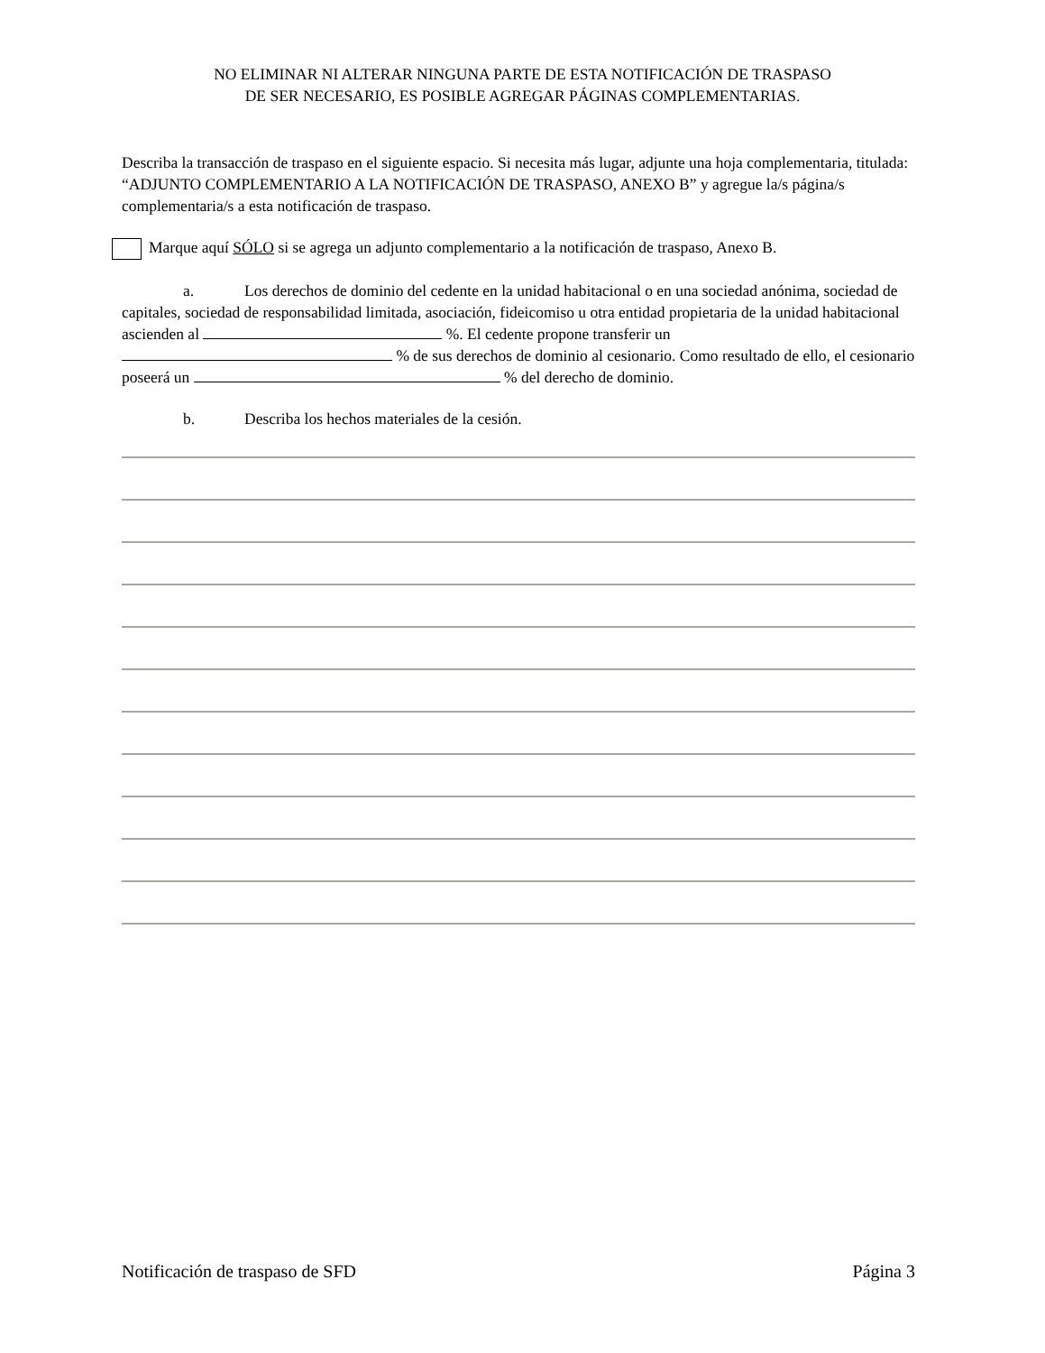NO ELIMINAR NI ALTERAR NINGUNA PARTE DE ESTA NOTIFICACIÓN DE TRASPASO
DE SER NECESARIO, ES POSIBLE AGREGAR PÁGINAS COMPLEMENTARIAS.
Describa la transacción de traspaso en el siguiente espacio. Si necesita más lugar, adjunte una hoja complementaria, titulada: “ADJUNTO COMPLEMENTARIO A LA NOTIFICACIÓN DE TRASPASO, ANEXO B” y agregue la/s página/s complementaria/s a esta notificación de traspaso.
Marque aquí SÓLO si se agrega un adjunto complementario a la notificación de traspaso, Anexo B.
a. Los derechos de dominio del cedente en la unidad habitacional o en una sociedad anónima, sociedad de capitales, sociedad de responsabilidad limitada, asociación, fideicomiso u otra entidad propietaria de la unidad habitacional ascienden al %. El cedente propone transferir un % de sus derechos de dominio al cesionario. Como resultado de ello, el cesionario poseerá un % del derecho de dominio.
b. Describa los hechos materiales de la cesión.
Notificación de traspaso de SFD Página 3